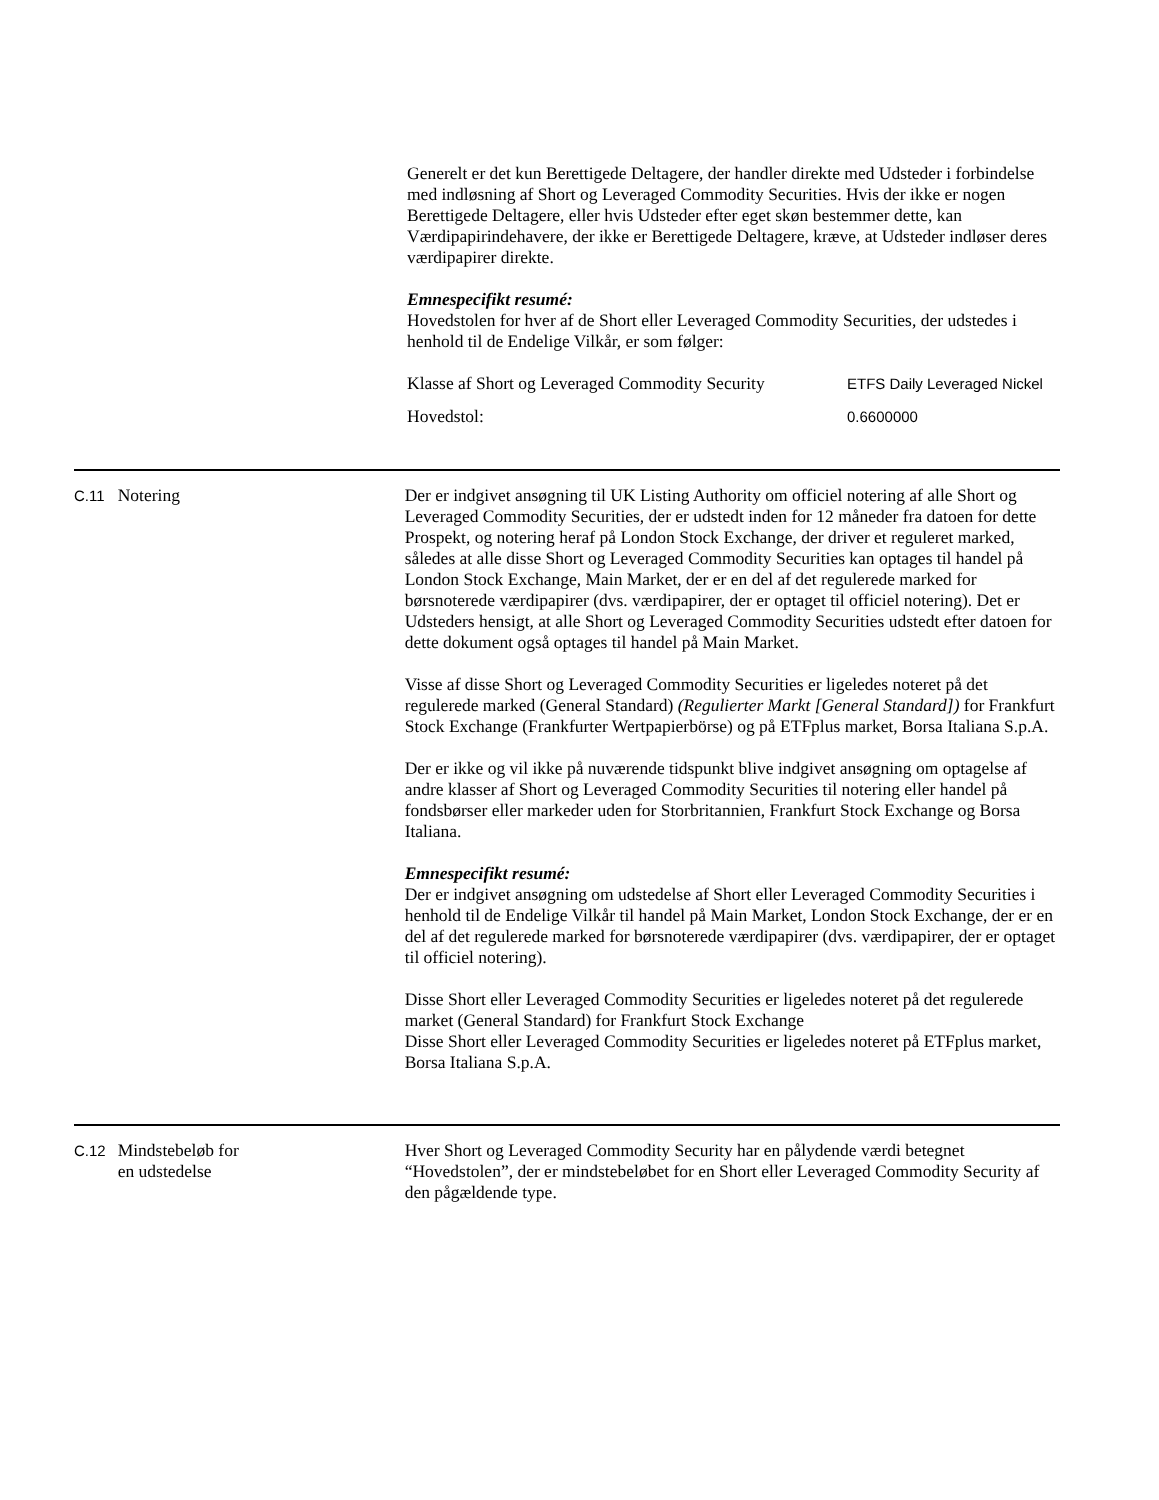Generelt er det kun Berettigede Deltagere, der handler direkte med Udsteder i forbindelse med indløsning af Short og Leveraged Commodity Securities. Hvis der ikke er nogen Berettigede Deltagere, eller hvis Udsteder efter eget skøn bestemmer dette, kan Værdipapirindehavere, der ikke er Berettigede Deltagere, kræve, at Udsteder indløser deres værdipapirer direkte.
Emnespecifikt resumé:
Hovedstolen for hver af de Short eller Leveraged Commodity Securities, der udstedes i henhold til de Endelige Vilkår, er som følger:
| Klasse af Short og Leveraged Commodity Security | ETFS Daily Leveraged Nickel |
| Hovedstol: | 0.6600000 |
C.11
Notering Der er indgivet ansøgning til UK Listing Authority om officiel notering af alle Short og Leveraged Commodity Securities, der er udstedt inden for 12 måneder fra datoen for dette Prospekt, og notering heraf på London Stock Exchange, der driver et reguleret marked, således at alle disse Short og Leveraged Commodity Securities kan optages til handel på London Stock Exchange, Main Market, der er en del af det regulerede marked for børsnoterede værdipapirer (dvs. værdipapirer, der er optaget til officiel notering). Det er Udsteders hensigt, at alle Short og Leveraged Commodity Securities udstedt efter datoen for dette dokument også optages til handel på Main Market.
Visse af disse Short og Leveraged Commodity Securities er ligeledes noteret på det regulerede marked (General Standard) (Regulierter Markt [General Standard]) for Frankfurt Stock Exchange (Frankfurter Wertpapierbörse) og på ETFplus market, Borsa Italiana S.p.A.
Der er ikke og vil ikke på nuværende tidspunkt blive indgivet ansøgning om optagelse af andre klasser af Short og Leveraged Commodity Securities til notering eller handel på fondsbørser eller markeder uden for Storbritannien, Frankfurt Stock Exchange og Borsa Italiana.
Emnespecifikt resumé:
Der er indgivet ansøgning om udstedelse af Short eller Leveraged Commodity Securities i henhold til de Endelige Vilkår til handel på Main Market, London Stock Exchange, der er en del af det regulerede marked for børsnoterede værdipapirer (dvs. værdipapirer, der er optaget til officiel notering).
Disse Short eller Leveraged Commodity Securities er ligeledes noteret på det regulerede market (General Standard) for Frankfurt Stock Exchange
Disse Short eller Leveraged Commodity Securities er ligeledes noteret på ETFplus market, Borsa Italiana S.p.A.
C.12
Mindstebeløb for
en udstedelse
Hver Short og Leveraged Commodity Security har en pålydende værdi betegnet “Hovedstolen”, der er mindstebeløbet for en Short eller Leveraged Commodity Security af den pågældende type.